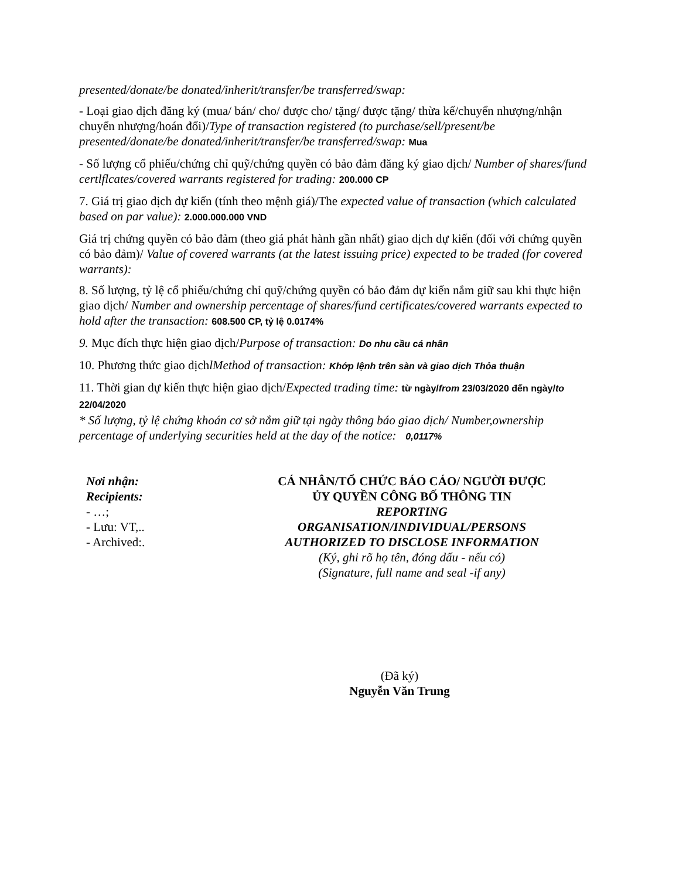presented/donate/be donated/inherit/transfer/be transferred/swap:
- Loại giao dịch đăng ký (mua/ bán/ cho/ được cho/ tặng/ được tặng/ thừa kế/chuyển nhượng/nhận chuyển nhượng/hoán đổi)/Type of transaction registered (to purchase/sell/present/be presented/donate/be donated/inherit/transfer/be transferred/swap: Mua
- Số lượng cổ phiếu/chứng chỉ quỹ/chứng quyền có bảo đảm đăng ký giao dịch/ Number of shares/fund certlflcates/covered warrants registered for trading: 200.000 CP
7. Giá trị giao dịch dự kiến (tính theo mệnh giá)/The expected value of transaction (which calculated based on par value): 2.000.000.000 VND
Giá trị chứng quyền có bảo đảm (theo giá phát hành gần nhất) giao dịch dự kiến (đối với chứng quyền có bảo đảm)/ Value of covered warrants (at the latest issuing price) expected to be traded (for covered warrants):
8. Số lượng, tỷ lệ cổ phiếu/chứng chỉ quỹ/chứng quyền có bảo đảm dự kiến nắm giữ sau khi thực hiện giao dịch/ Number and ownership percentage of shares/fund certificates/covered warrants expected to hold after the transaction: 608.500 CP, tỷ lệ 0.0174%
9. Mục đích thực hiện giao dịch/Purpose of transaction: Do nhu cầu cá nhân
10. Phương thức giao dịchlMethod of transaction: Khớp lệnh trên sàn và giao dịch Thỏa thuận
11. Thời gian dự kiến thực hiện giao dịch/Expected trading time: từ ngày/from 23/03/2020 đến ngày/to 22/04/2020
* Số lượng, tỷ lệ chứng khoán cơ sở nắm giữ tại ngày thông báo giao dịch/ Number,ownership percentage of underlying securities held at the day of the notice: 0,0117%
Nơi nhận:
Recipients:
- …;
- Lưu: VT,..
- Archived:.
CÁ NHÂN/TỔ CHỨC BÁO CÁO/ NGƯỜI ĐƯỢC
ỦY QUYỀN CÔNG BỐ THÔNG TIN
REPORTING
ORGANISATION/INDIVIDUAL/PERSONS
AUTHORIZED TO DISCLOSE INFORMATION
(Ký, ghi rõ họ tên, đóng dấu - nếu có)
(Signature, full name and seal -if any)
(Đã ký)
Nguyễn Văn Trung